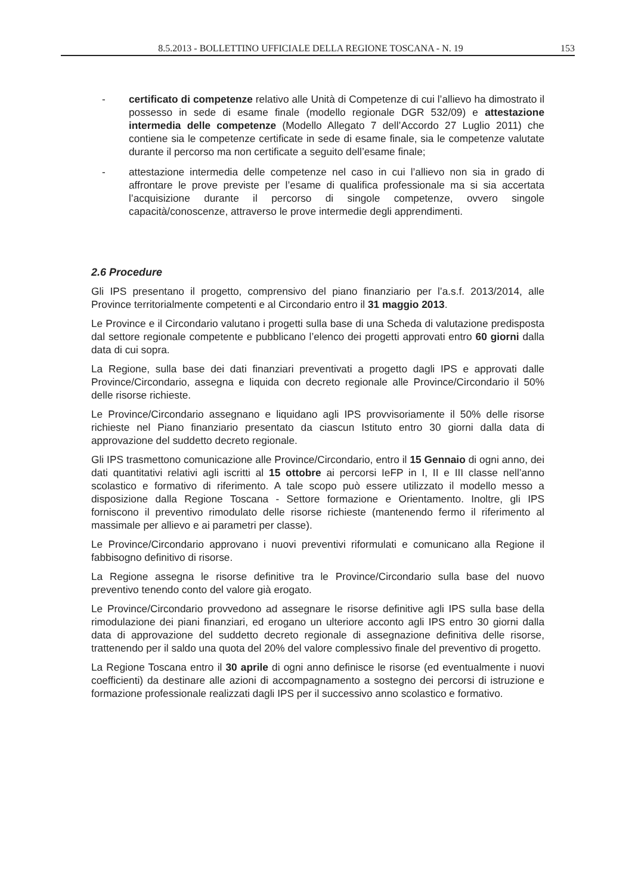8.5.2013 - BOLLETTINO UFFICIALE DELLA REGIONE TOSCANA - N. 19 153
- certificato di competenze relativo alle Unità di Competenze di cui l’allievo ha dimostrato il possesso in sede di esame finale (modello regionale DGR 532/09) e attestazione intermedia delle competenze (Modello Allegato 7 dell’Accordo 27 Luglio 2011) che contiene sia le competenze certificate in sede di esame finale, sia le competenze valutate durante il percorso ma non certificate a seguito dell’esame finale;
- attestazione intermedia delle competenze nel caso in cui l’allievo non sia in grado di affrontare le prove previste per l’esame di qualifica professionale ma si sia accertata l’acquisizione durante il percorso di singole competenze, ovvero singole capacità/conoscenze, attraverso le prove intermedie degli apprendimenti.
2.6 Procedure
Gli IPS presentano il progetto, comprensivo del piano finanziario per l’a.s.f. 2013/2014, alle Province territorialmente competenti e al Circondario entro il 31 maggio 2013.
Le Province e il Circondario valutano i progetti sulla base di una Scheda di valutazione predisposta dal settore regionale competente e pubblicano l’elenco dei progetti approvati entro 60 giorni dalla data di cui sopra.
La Regione, sulla base dei dati finanziari preventivati a progetto dagli IPS e approvati dalle Province/Circondario, assegna e liquida con decreto regionale alle Province/Circondario il 50% delle risorse richieste.
Le Province/Circondario assegnano e liquidano agli IPS provvisoriamente il 50% delle risorse richieste nel Piano finanziario presentato da ciascun Istituto entro 30 giorni dalla data di approvazione del suddetto decreto regionale.
Gli IPS trasmettono comunicazione alle Province/Circondario, entro il 15 Gennaio di ogni anno, dei dati quantitativi relativi agli iscritti al 15 ottobre ai percorsi IeFP in I, II e III classe nell’anno scolastico e formativo di riferimento. A tale scopo può essere utilizzato il modello messo a disposizione dalla Regione Toscana - Settore formazione e Orientamento. Inoltre, gli IPS forniscono il preventivo rimodulato delle risorse richieste (mantenendo fermo il riferimento al massimale per allievo e ai parametri per classe).
Le Province/Circondario approvano i nuovi preventivi riformulati e comunicano alla Regione il fabbisogno definitivo di risorse.
La Regione assegna le risorse definitive tra le Province/Circondario sulla base del nuovo preventivo tenendo conto del valore già erogato.
Le Province/Circondario provvedono ad assegnare le risorse definitive agli IPS sulla base della rimodulazione dei piani finanziari, ed erogano un ulteriore acconto agli IPS entro 30 giorni dalla data di approvazione del suddetto decreto regionale di assegnazione definitiva delle risorse, trattenendo per il saldo una quota del 20% del valore complessivo finale del preventivo di progetto.
La Regione Toscana entro il 30 aprile di ogni anno definisce le risorse (ed eventualmente i nuovi coefficienti) da destinare alle azioni di accompagnamento a sostegno dei percorsi di istruzione e formazione professionale realizzati dagli IPS per il successivo anno scolastico e formativo.